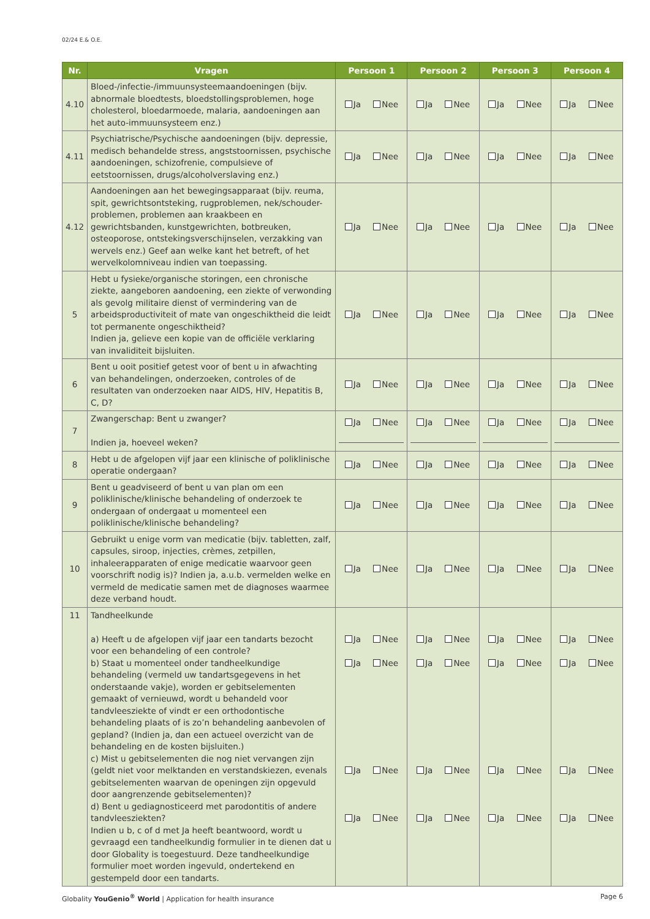02/24 E.& O.E.
| Nr. | Vragen | Persoon 1 | Persoon 2 | Persoon 3 | Persoon 4 |
| --- | --- | --- | --- | --- | --- |
| 4.10 | Bloed-/infectie-/immuunsysteemaandoeningen (bijv. abnormale bloedtests, bloedstollingsproblemen, hoge cholesterol, bloedarmoede, malaria, aandoeningen aan het auto-immuunsysteem enz.) | Ja Nee | Ja Nee | Ja Nee | Ja Nee |
| 4.11 | Psychiatrische/Psychische aandoeningen (bijv. depressie, medisch behandelde stress, angststoornissen, psychische aandoeningen, schizofrenie, compulsieve of eetstoornissen, drugs/alcoholverslaving enz.) | Ja Nee | Ja Nee | Ja Nee | Ja Nee |
| 4.12 | Aandoeningen aan het bewegingsapparaat (bijv. reuma, spit, gewrichtsontsteking, rugproblemen, nek/schouder-problemen, problemen aan kraakbeen en gewrichtsbanden, kunstgewrichten, botbreuken, osteoporose, ontstekingsverschijnselen, verzakking van wervels enz.) Geef aan welke kant het betreft, of het wervelkolomniveau indien van toepassing. | Ja Nee | Ja Nee | Ja Nee | Ja Nee |
| 5 | Hebt u fysieke/organische storingen, een chronische ziekte, aangeboren aandoening, een ziekte of verwonding als gevolg militaire dienst of vermindering van de arbeidsproductiviteit of mate van ongeschiktheid die leidt tot permanente ongeschiktheid? Indien ja, gelieve een kopie van de officiële verklaring van invaliditeit bijsluiten. | Ja Nee | Ja Nee | Ja Nee | Ja Nee |
| 6 | Bent u ooit positief getest voor of bent u in afwachting van behandelingen, onderzoeken, controles of de resultaten van onderzoeken naar AIDS, HIV, Hepatitis B, C, D? | Ja Nee | Ja Nee | Ja Nee | Ja Nee |
| 7 | Zwangerschap: Bent u zwanger? Indien ja, hoeveel weken? | Ja Nee | Ja Nee | Ja Nee | Ja Nee |
| 8 | Hebt u de afgelopen vijf jaar een klinische of poliklinische operatie ondergaan? | Ja Nee | Ja Nee | Ja Nee | Ja Nee |
| 9 | Bent u geadviseerd of bent u van plan om een poliklinische/klinische behandeling of onderzoek te ondergaan of ondergaat u momenteel een poliklinische/klinische behandeling? | Ja Nee | Ja Nee | Ja Nee | Ja Nee |
| 10 | Gebruikt u enige vorm van medicatie (bijv. tabletten, zalf, capsules, siroop, injecties, crèmes, zetpillen, inhaleerapparaten of enige medicatie waarvoor geen voorschrift nodig is)? Indien ja, a.u.b. vermelden welke en vermeld de medicatie samen met de diagnoses waarmee deze verband houdt. | Ja Nee | Ja Nee | Ja Nee | Ja Nee |
| 11 | Tandheelkunde a) Heeft u de afgelopen vijf jaar een tandarts bezocht voor een behandeling of een controle? b) Staat u momenteel onder tandheelkundige behandeling (vermeld uw tandartsgegevens in het onderstaande vakje), worden er gebitselementen gemaakt of vernieuwd, wordt u behandeld voor tandvleesziekte of vindt er een orthodontische behandeling plaats of is zo’n behandeling aanbevolen of gepland? (Indien ja, dan een actueel overzicht van de behandeling en de kosten bijsluiten.) c) Mist u gebitselementen die nog niet vervangen zijn (geldt niet voor melktanden en verstandskiezen, evenals gebitselementen waarvan de openingen zijn opgevuld door aangrenzende gebitselementen)? d) Bent u gediagnosticeerd met parodontitis of andere tandvleesziekten? Indien u b, c of d met Ja heeft beantwoord, wordt u gevraagd een tandheelkundig formulier in te dienen dat u door Globality is toegestuurd. Deze tandheelkundige formulier moet worden ingevuld, ondertekend en gestempeld door een tandarts. | Ja Nee Ja Nee Ja Nee Ja Nee | Ja Nee Ja Nee Ja Nee Ja Nee | Ja Nee Ja Nee Ja Nee Ja Nee | Ja Nee Ja Nee Ja Nee Ja Nee |
Globality YouGenio<sup>®</sup> World | Application for health insurance Page 6